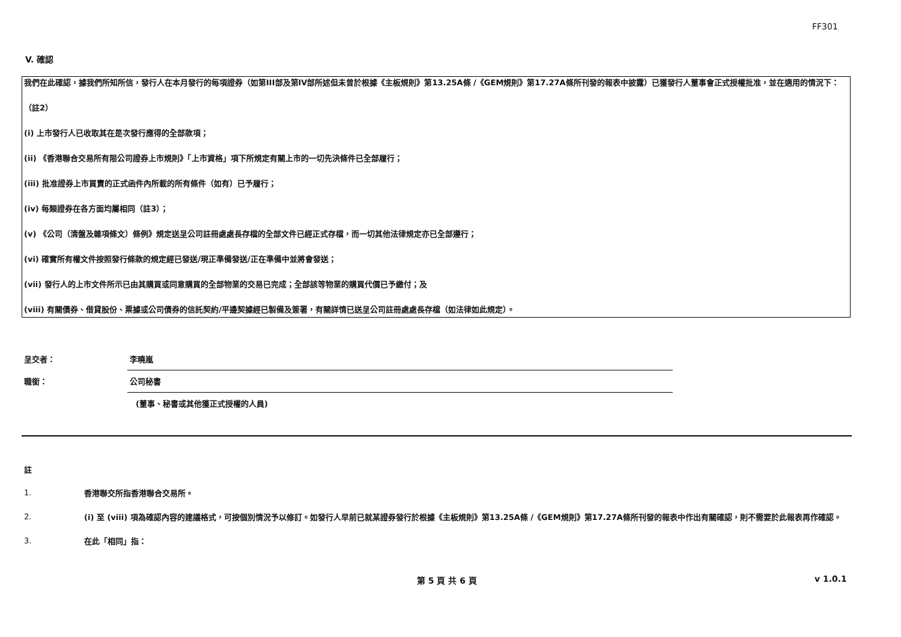FF301
V. 確認
我們在此確認，據我們所知所信，發行人在本月發行的每項證券（如第III部及第IV部所述但未曾於根據《主板規則》第13.25A條 /《GEM規則》第17.27A條所刊發的報表中披露）已獲發行人董事會正式授權批准，並在適用的情況下：
（註2）
(i) 上市發行人已收取其在是次發行應得的全部款項；
(ii) 《香港聯合交易所有限公司證券上市規則》「上市資格」項下所規定有關上市的一切先決條件已全部履行；
(iii) 批准證券上市買賣的正式函件內所載的所有條件（如有）已予履行；
(iv) 每類證券在各方面均屬相同（註3）；
(v) 《公司（清盤及雜項條文）條例》規定送呈公司註冊處處長存檔的全部文件已經正式存檔，而一切其他法律規定亦已全部遵行；
(vi) 確實所有權文件按照發行條款的規定經已發送/現正準備發送/正在準備中並將會發送；
(vii) 發行人的上市文件所示已由其購買或同意購買的全部物業的交易已完成；全部該等物業的購買代價已予繳付；及
(viii) 有關債券、借貸股份、票據或公司債券的信託契約/平邊契據經已製備及簽署，有關詳情已送呈公司註冊處處長存檔（如法律如此規定）。
呈交者：
李曉嵐
職銜：
公司秘書
(董事、秘書或其他獲正式授權的人員)
註
1.
香港聯交所指香港聯合交易所。
2.
(i) 至 (viii) 項為確認內容的建議格式，可按個別情況予以修訂。如發行人早前已就某證券發行於根據《主板規則》第13.25A條 /《GEM規則》第17.27A條所刊發的報表中作出有關確認，則不需要於此報表再作確認。
3.
在此「相同」指：
第 5 頁 共 6 頁 v 1.0.1